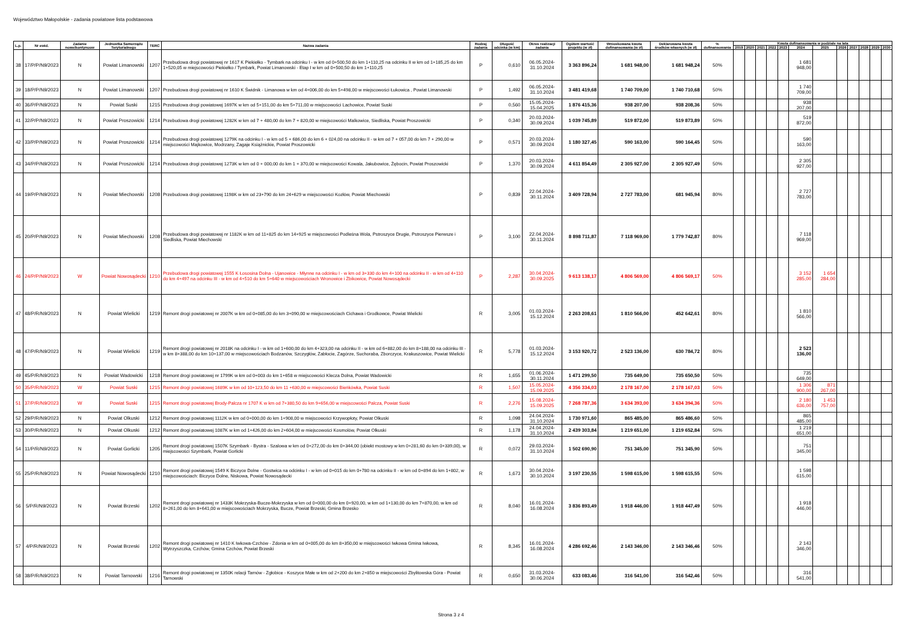Województwo Małopolskie - zadania powiatowe lista podstawowa
| L.p. | Nr ewid. | Zadanie nowe/kontynuow | Jednostka Samorządu Terytorialnego | TERC | Nazwa zadania | Rodzaj zadania | Długość odcinka (w km) | Okres realizacji zadania | Ogółem wartość projektu (w zł) | Wnioskowana kwota dofinansowania (w zł) | Deklarowana kwota środków własnych (w zł) | % dofinansowania | Kwota dofinansowania w podziale na lata | | | | | | | | | | | |
| --- | --- | --- | --- | --- | --- | --- | --- | --- | --- | --- | --- | --- | --- | --- | --- | --- | --- | --- | --- | --- | --- | --- | --- | --- |
| | | | | | | | | | | | | | 2019 | 2020 | 2021 | 2022 | 2023 | 2024 | 2025 | 2026 | 2027 | 2028 | 2029 | 2030 |
| 38 | 17/P/P/N9/2023 | N | Powiat Limanowski | 1207 | Przebudowa drogi powiatowej nr 1617 K Piekiełko - Tymbark na odcinku I - w km od 0+500,50 do km 1+110,25 na odcinku II w km od 1+185,25 do km 1+520,05 w miejscowości Piekiełko / Tymbark, Powiat Limanowski - Etap I w km od 0+500,50 do km 1+110,25 | P | 0,610 | 06.05.2024-31.10.2024 | 3 363 896,24 | 1 681 948,00 | 1 681 948,24 | 50% | | | | | | 1 681 948,00 | | | | | | |
| 39 | 18/P/P/N9/2023 | N | Powiat Limanowski | 1207 | Przebudowa drogi powiatowej nr 1610 K Świdnik - Limanowa w km od 4+006,00 do km 5+498,00 w miejscowości Łukowica , Powiat Limanowski | P | 1,492 | 06.05.2024-31.10.2024 | 3 481 419,68 | 1 740 709,00 | 1 740 710,68 | 50% | | | | | | 1 740 709,00 | | | | | | |
| 40 | 36/P/P/N9/2023 | N | Powiat Suski | 1215 | Przebudowa drogi powiatowej 1697K w km od 5+151,00 do km 5+711,00 w miejscowości Lachowice, Powiat Suski | P | 0,560 | 15.05.2024-15.04.2025 | 1 876 415,36 | 938 207,00 | 938 208,36 | 50% | | | | | | 938 207,00 | | | | | | |
| 41 | 32/P/P/N9/2023 | N | Powiat Proszowicki | 1214 | Przebudowa drogi powiatowej 1282K w km od 7 + 480,00 do km 7 + 820,00 w miejscowości Malkowice, Siedliska, Powiat Proszowicki | P | 0,340 | 20.03.2024-30.09.2024 | 1 039 745,89 | 519 872,00 | 519 873,89 | 50% | | | | | | 519 872,00 | | | | | | |
| 42 | 33/P/P/N9/2023 | N | Powiat Proszowicki | 1214 | Przebudowa drogi powiatowej 1279K na odcinku I - w km od 5 + 686,00 do km 6 + 024,00 na odcinku II - w km od 7 + 057,00 do km 7 + 290,00 w miejscowości Majkowice, Modrzany, Zagaje Książnickie, Powiat Proszowicki | P | 0,571 | 20.03.2024-30.09.2024 | 1 180 327,45 | 590 163,00 | 590 164,45 | 50% | | | | | | 590 163,00 | | | | | | |
| 43 | 34/P/P/N9/2023 | N | Powiat Proszowicki | 1214 | Przebudowa drogi powiatowej 1273K w km od 0 + 000,00 do km 1 + 370,00 w miejscowości Kowala, Jakubowice, Żębocin, Powiat Proszowicki | P | 1,370 | 20.03.2024-30.09.2024 | 4 611 854,49 | 2 305 927,00 | 2 305 927,49 | 50% | | | | | | 2 305 927,00 | | | | | | |
| 44 | 19/P/P/N9/2023 | N | Powiat Miechowski | 1208 | Przebudowa drogi powiatowej 1198K w km od 23+790 do km 24+629 w miejscowości Kozłów, Powiat Miechowski | P | 0,839 | 22.04.2024-30.11.2024 | 3 409 728,94 | 2 727 783,00 | 681 945,94 | 80% | | | | | | 2 727 783,00 | | | | | | |
| 45 | 20/P/P/N9/2023 | N | Powiat Miechowski | 1208 | Przebudowa drogi powiatowej nr 1182K w km od 11+825 do km 14+925 w miejscowości Podleśna Wola, Pstroszyce Drugie, Pstroszyce Pierwsze i Siedliska, Powiat Miechowski | P | 3,100 | 22.04.2024-30.11.2024 | 8 898 711,87 | 7 118 969,00 | 1 779 742,87 | 80% | | | | | | 7 118 969,00 | | | | | | |
| 46 | 24/P/P/N9/2023 | W | Powiat Nowosądecki | 1210 | Przebudowa drogi powiatowej 1555 K Łososina Dolna - Ujanowice - Młynne na odcinku I - w km od 3+330 do km 4+100 na odcinku II - w km od 4+110 do km 4+497 na odcinku III - w km od 4+510 do km 5+640 w miejscowościach Wronowice i Żbikowice, Powiat Nowosądecki | P | 2,287 | 30.04.2024-30.09.2025 | 9 613 138,17 | 4 806 569,00 | 4 806 569,17 | 50% | | | | | | 3 152 285,00 | 1 654 284,00 | | | | | |
| 47 | 48/P/R/N9/2023 | N | Powiat Wielicki | 1219 | Remont drogi powiatowej nr 2007K w km od 0+085,00 do km 3+090,00 w miejscowościach Cichawa i Grodkowce, Powiat Wielicki | R | 3,005 | 01.03.2024-15.12.2024 | 2 263 208,61 | 1 810 566,00 | 452 642,61 | 80% | | | | | | 1 810 566,00 | | | | | | |
| 48 | 47/P/R/N9/2023 | N | Powiat Wielicki | 1219 | Remont drogi powiatowej nr 2018K na odcinku I - w km od 1+600,00 do km 4+323,00 na odcinku II - w km od 6+882,00 do km 8+188,00 na odcinku III - w km 8+388,00 do km 10+137,00 w miejscowościach Bodzanów, Szczygłów, Zabłocie, Zagórze, Suchoraba, Zborczyce, Krakuszowice, Powiat Wielicki | R | 5,778 | 01.03.2024-15.12.2024 | 3 153 920,72 | 2 523 136,00 | 630 784,72 | 80% | | | | | | 2 523 136,00 | | | | | | |
| 49 | 45/P/R/N9/2023 | N | Powiat Wadowicki | 1218 | Remont drogi powiatowej nr 1799K w km od 0+003 do km 1+658 w miejscowości Klecza Dolna, Powiat Wadowicki | R | 1,655 | 01.06.2024-30.11.2024 | 1 471 299,50 | 735 649,00 | 735 650,50 | 50% | | | | | | 735 649,00 | | | | | | |
| 50 | 35/P/R/N9/2023 | W | Powiat Suski | 1215 | Remont drogi powiatowej 1689K w km od 10+123,50 do km 11 +630,00 w miejscowości Bieńkówka, Powiat Suski | R | 1,507 | 15.05.2024-15.09.2025 | 4 356 334,03 | 2 178 167,00 | 2 178 167,03 | 50% | | | | | | 1 306 900,00 | 871 267,00 | | | | | |
| 51 | 37/P/R/N9/2023 | W | Powiat Suski | 1215 | Remont drogi powiatowej Brody-Palcza nr 1707 K w km od 7+380,50 do km 9+656,00 w miejscowości Palcza, Powiat Suski | R | 2,276 | 15.08.2024-15.09.2025 | 7 268 787,36 | 3 634 393,00 | 3 634 394,36 | 50% | | | | | | 2 180 636,00 | 1 453 757,00 | | | | | |
| 52 | 29/P/R/N9/2023 | N | Powiat Olkuski | 1212 | Remont drogi powiatowej 1112K w km od 0+000,00 do km 1+908,00 w miejscowości Krzywopłoty, Powiat Olkuski | R | 1,098 | 24.04.2024-31.10.2024 | 1 730 971,60 | 865 485,00 | 865 486,60 | 50% | | | | | | 865 485,00 | | | | | | |
| 53 | 30/P/R/N9/2023 | N | Powiat Olkuski | 1212 | Remont drogi powiatowej 1087K w km od 1+426,00 do km 2+604,00 w miejscowości Kosmolów, Powiat Olkuski | R | 1,178 | 24.04.2024-31.10.2024 | 2 439 303,84 | 1 219 651,00 | 1 219 652,84 | 50% | | | | | | 1 219 651,00 | | | | | | |
| 54 | 11/P/R/N9/2023 | N | Powiat Gorlicki | 1205 | Remont drogi powiatowej 1507K Szymbark - Bystra - Szalowa w km od 0+272,00 do km 0+344,00 (obiekt mostowy w km 0+281,60 do km 0+339,00), w miejscowości Szymbark, Powiat Gorlicki | R | 0,072 | 29.03.2024-31.10.2024 | 1 502 690,90 | 751 345,00 | 751 345,90 | 50% | | | | | | 751 345,00 | | | | | | |
| 55 | 25/P/R/N9/2023 | N | Powiat Nowosądecki | 1210 | Remont drogi powiatowej 1549 K Biczyce Dolne - Gostwica na odcinku I - w km od 0+015 do km 0+780 na odcinku II - w km od 0+894 do km 1+802, w miejscowościach: Biczyce Dolne, Niskowa, Powiat Nowosądecki | R | 1,673 | 30.04.2024-30.10.2024 | 3 197 230,55 | 1 598 615,00 | 1 598 615,55 | 50% | | | | | | 1 598 615,00 | | | | | | |
| 56 | 5/P/R/N9/2023 | N | Powiat Brzeski | 1202 | Remont drogi powiatowej nr 1433K Mokrzyska-Bucze-Mokrzyska w km od 0+000,00 do km 0+920,00, w km od 1+130,00 do km 7+870,00, w km od 8+261,00 do km 8+641,00 w miejscowościach Mokrzyska, Bucze, Powiat Brzeski, Gmina Brzesko | R | 8,040 | 16.01.2024-16.08.2024 | 3 836 893,49 | 1 918 446,00 | 1 918 447,49 | 50% | | | | | | 1 918 446,00 | | | | | | |
| 57 | 4/P/R/N9/2023 | N | Powiat Brzeski | 1202 | Remont drogi powiatowej nr 1410 K Iwkowa-Czchów - Zdonia w km od 0+005,00 do km 8+350,00 w miejscowości Iwkowa Gmina Iwkowa, Wytrzyszczka, Czchów, Gmina Czchów, Powiat Brzeski | R | 8,345 | 16.01.2024-16.08.2024 | 4 286 692,46 | 2 143 346,00 | 2 143 346,46 | 50% | | | | | | 2 143 346,00 | | | | | | |
| 58 | 38/P/R/N9/2023 | N | Powiat Tarnowski | 1216 | Remont drogi powiatowej nr 1350K relacji Tarnów - Zgłobice - Koszyce Małe w km od 2+200 do km 2+850 w miejscowości Zbylitowska Góra - Powiat Tarnowski | R | 0,650 | 31.03.2024-30.06.2024 | 633 083,46 | 316 541,00 | 316 542,46 | 50% | | | | | | 316 541,00 | | | | | | |
Strona 3 z 4